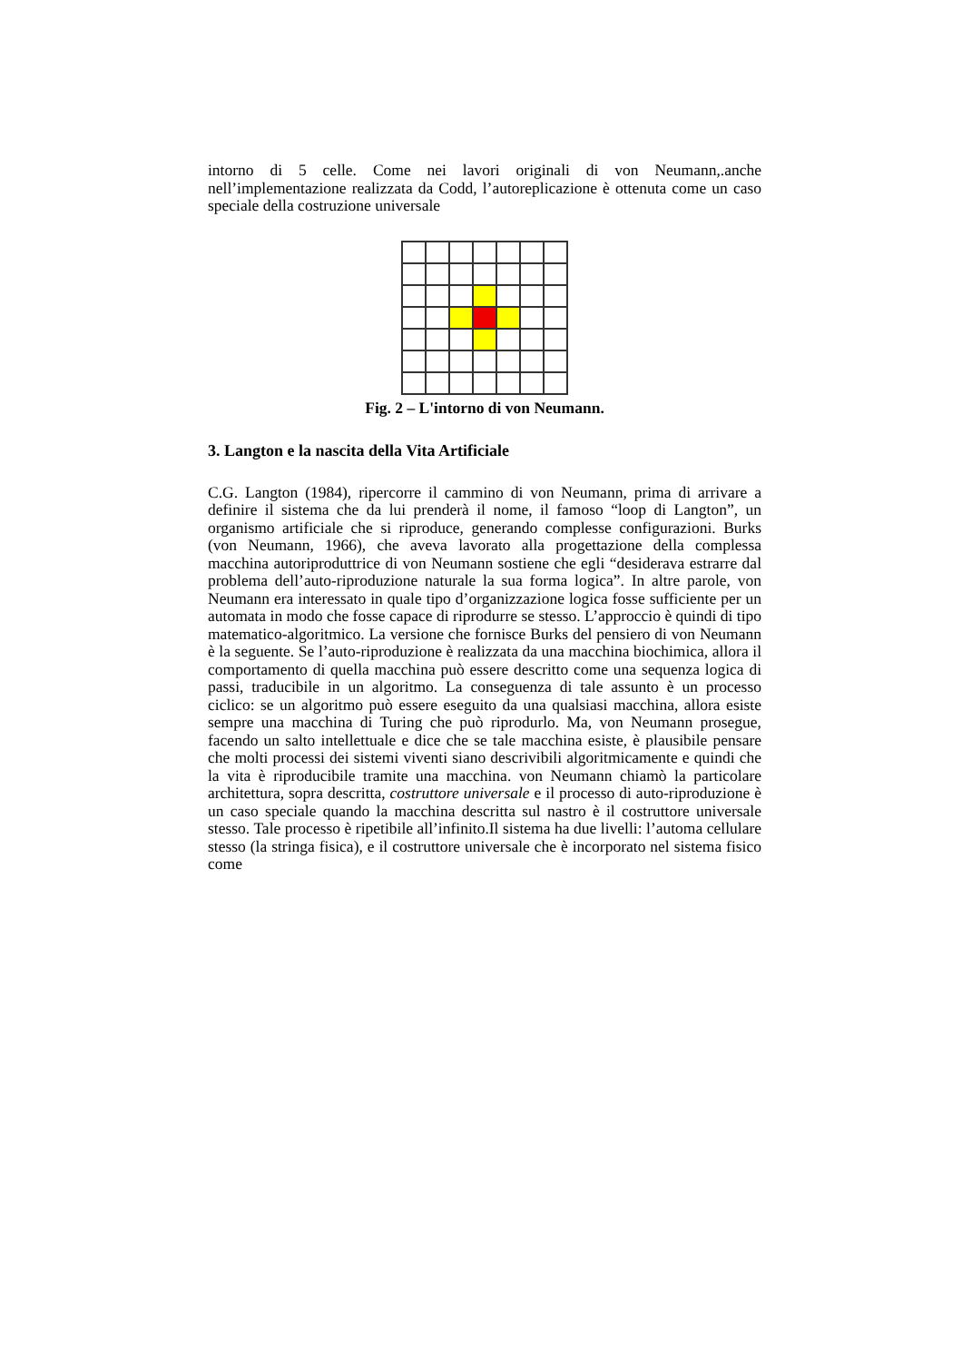intorno di 5 celle. Come nei lavori originali di von Neumann,.anche nell’implementazione realizzata da Codd, l’autoreplicazione è ottenuta come un caso speciale della costruzione universale
Fig. 2 – L'intorno di von Neumann.
3. Langton e la nascita della Vita Artificiale
C.G. Langton (1984), ripercorre il cammino di von Neumann, prima di arrivare a definire il sistema che da lui prenderà il nome, il famoso “loop di Langton”, un organismo artificiale che si riproduce, generando complesse configurazioni. Burks (von Neumann, 1966), che aveva lavorato alla progettazione della complessa macchina autoriproduttrice di von Neumann sostiene che egli “desiderava estrarre dal problema dell’auto-riproduzione naturale la sua forma logica”. In altre parole, von Neumann era interessato in quale tipo d’organizzazione logica fosse sufficiente per un automata in modo che fosse capace di riprodurre se stesso. L’approccio è quindi di tipo matematico-algoritmico. La versione che fornisce Burks del pensiero di von Neumann è la seguente. Se l’auto-riproduzione è realizzata da una macchina biochimica, allora il comportamento di quella macchina può essere descritto come una sequenza logica di passi, traducibile in un algoritmo. La conseguenza di tale assunto è un processo ciclico: se un algoritmo può essere eseguito da una qualsiasi macchina, allora esiste sempre una macchina di Turing che può riprodurlo. Ma, von Neumann prosegue, facendo un salto intellettuale e dice che se tale macchina esiste, è plausibile pensare che molti processi dei sistemi viventi siano descrivibili algoritmicamente e quindi che la vita è riproducibile tramite una macchina. von Neumann chiamò la particolare architettura, sopra descritta, costruttore universale e il processo di auto-riproduzione è un caso speciale quando la macchina descritta sul nastro è il costruttore universale stesso. Tale processo è ripetibile all’infinito.Il sistema ha due livelli: l’automa cellulare stesso (la stringa fisica), e il costruttore universale che è incorporato nel sistema fisico come